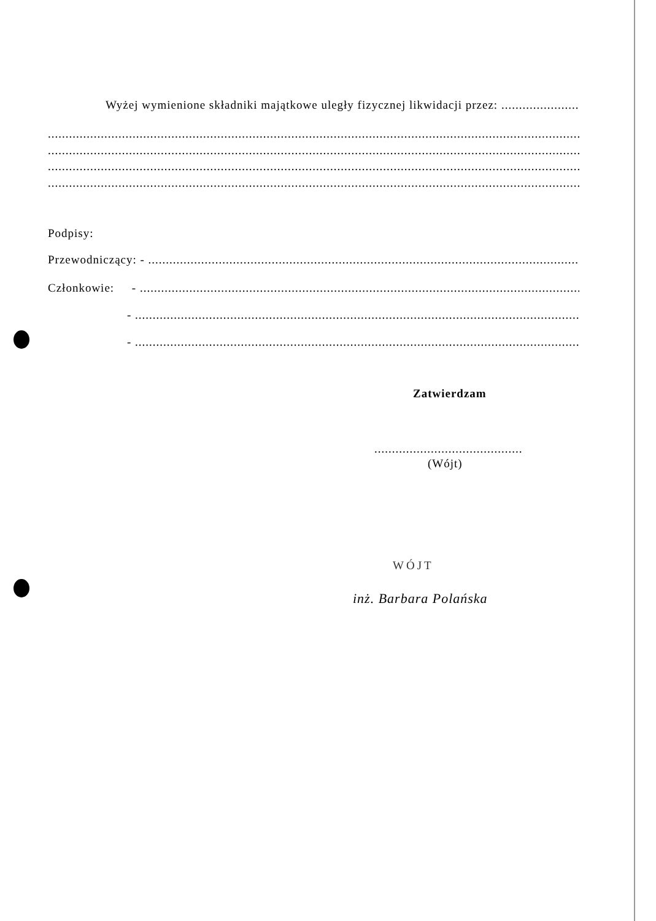Wyżej wymienione składniki majątkowe uległy fizycznej likwidacji przez: ........................................
........................................................................................................................................................................................................
........................................................................................................................................................................................................
........................................................................................................................................................................................................
........................................................................................................................................................................................................
Podpisy:
Przewodniczący: - ........................................................................................................................................................
Członkowie: - ........................................................................................................................................................
- ........................................................................................................................................................
- ........................................................................................................................................................
Zatwierdzam
..............................................
(Wójt)
WÓJT
inż. Barbara Polańska